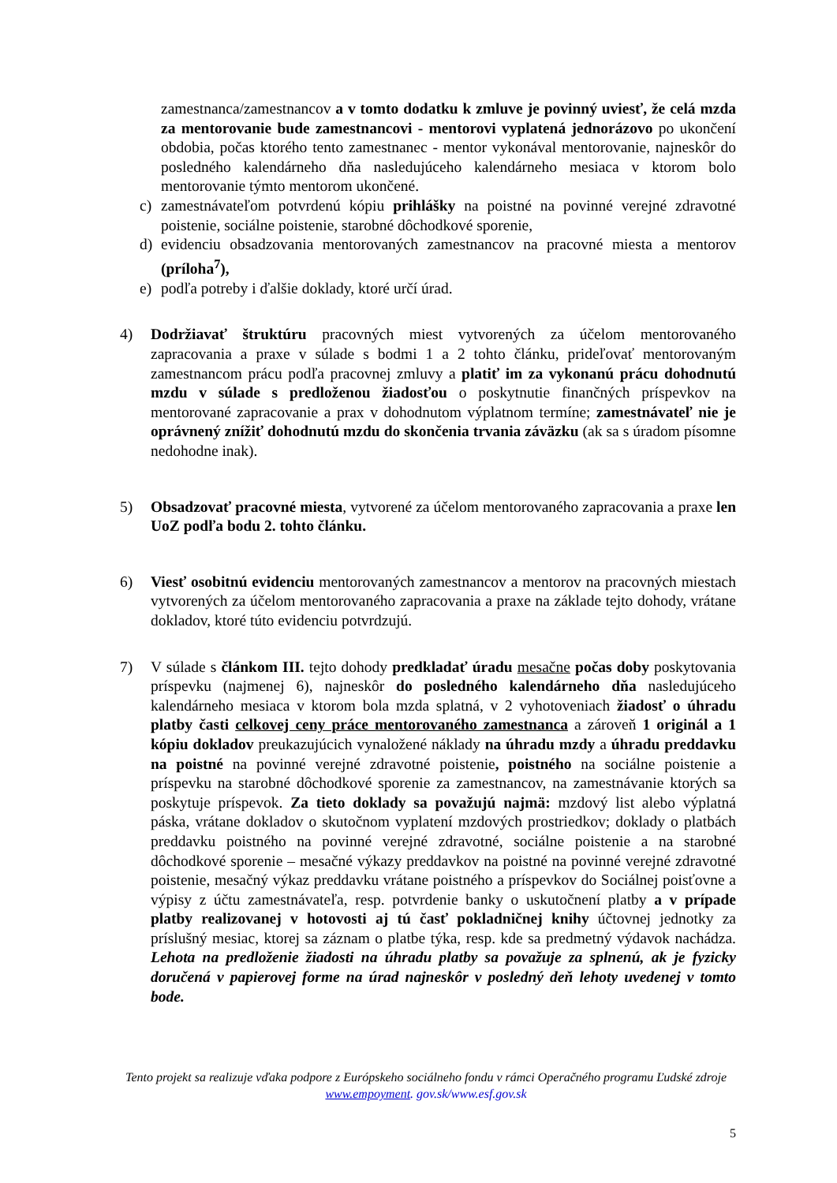zamestnanca/zamestnancov a v tomto dodatku k zmluve je povinný uviesť, že celá mzda za mentorovanie bude zamestnancovi - mentorovi vyplatená jednorázovo po ukončení obdobia, počas ktorého tento zamestnanec - mentor vykonával mentorovanie, najneskôr do posledného kalendárneho dňa nasledujúceho kalendárneho mesiaca v ktorom bolo mentorovanie týmto mentorom ukončené.
c) zamestnávateľom potvrdenú kópiu prihlášky na poistné na povinné verejné zdravotné poistenie, sociálne poistenie, starobné dôchodkové sporenie,
d) evidenciu obsadzovania mentorovaných zamestnancov na pracovné miesta a mentorov (príloha<sup>7</sup>),
e) podľa potreby i ďalšie doklady, ktoré určí úrad.
4) Dodržiavať štruktúru pracovných miest vytvorených za účelom mentorovaného zapracovania a praxe v súlade s bodmi 1 a 2 tohto článku, prideľovať mentorovaným zamestnancom prácu podľa pracovnej zmluvy a platiť im za vykonanú prácu dohodnutú mzdu v súlade s predloženou žiadosťou o poskytnutie finančných príspevkov na mentorované zapracovanie a prax v dohodnutom výplatnom termíne; zamestnávateľ nie je oprávnený znížiť dohodnutú mzdu do skončenia trvania záväzku (ak sa s úradom písomne nedohodne inak).
5) Obsadzovať pracovné miesta, vytvorené za účelom mentorovaného zapracovania a praxe len UoZ podľa bodu 2. tohto článku.
6) Viesť osobitnú evidenciu mentorovaných zamestnancov a mentorov na pracovných miestach vytvorených za účelom mentorovaného zapracovania a praxe na základe tejto dohody, vrátane dokladov, ktoré túto evidenciu potvrdzujú.
7) V súlade s článkom III. tejto dohody predkladať úradu mesačne počas doby poskytovania príspevku (najmenej 6), najneskôr do posledného kalendárneho dňa nasledujúceho kalendárneho mesiaca v ktorom bola mzda splatná, v 2 vyhotoveniach žiadosť o úhradu platby časti celkovej ceny práce mentorovaného zamestnanca a zároveň 1 originál a 1 kópiu dokladov preukazujúcich vynaložené náklady na úhradu mzdy a úhradu preddavku na poistné na povinné verejné zdravotné poistenie, poistného na sociálne poistenie a príspevku na starobné dôchodkové sporenie za zamestnancov, na zamestnávanie ktorých sa poskytuje príspevok. Za tieto doklady sa považujú najmä: mzdový list alebo výplatná páska, vrátane dokladov o skutočnom vyplatení mzdových prostriedkov; doklady o platbách preddavku poistného na povinné verejné zdravotné, sociálne poistenie a na starobné dôchodkové sporenie – mesačné výkazy preddavkov na poistné na povinné verejné zdravotné poistenie, mesačný výkaz preddavku vrátane poistného a príspevkov do Sociálnej poisťovne a výpisy z účtu zamestnávateľa, resp. potvrdenie banky o uskutočnení platby a v prípade platby realizovanej v hotovosti aj tú časť pokladničnej knihy účtovnej jednotky za príslušný mesiac, ktorej sa záznam o platbe týka, resp. kde sa predmetný výdavok nachádza. Lehota na predloženie žiadosti na úhradu platby sa považuje za splnenú, ak je fyzicky doručená v papierovej forme na úrad najneskôr v posledný deň lehoty uvedenej v tomto bode.
Tento projekt sa realizuje vďaka podpore z Európskeho sociálneho fondu v rámci Operačného programu Ľudské zdroje
www.empoyment. gov.sk/www.esf.gov.sk
5